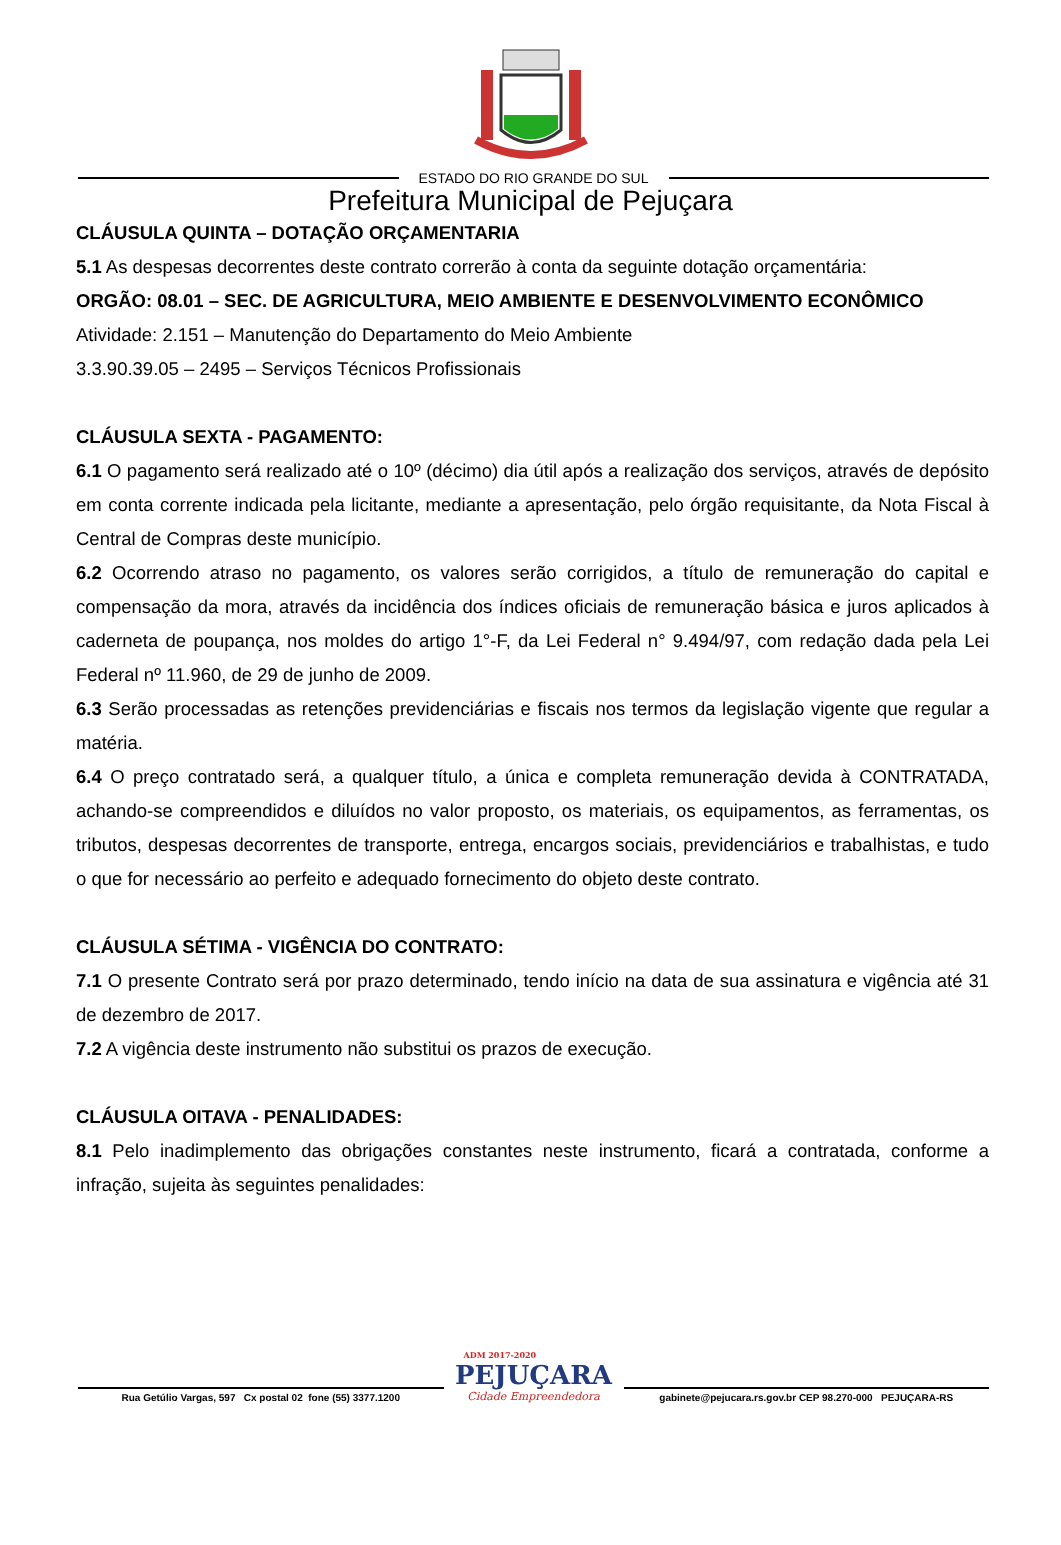ESTADO DO RIO GRANDE DO SUL
Prefeitura Municipal de Pejuçara
CLÁUSULA QUINTA – DOTAÇÃO ORÇAMENTARIA
5.1 As despesas decorrentes deste contrato correrão à conta da seguinte dotação orçamentária:
ORGÃO: 08.01 – SEC. DE AGRICULTURA, MEIO AMBIENTE E DESENVOLVIMENTO ECONÔMICO
Atividade: 2.151 – Manutenção do Departamento do Meio Ambiente
3.3.90.39.05 – 2495 – Serviços Técnicos Profissionais
CLÁUSULA SEXTA - PAGAMENTO:
6.1 O pagamento será realizado até o 10º (décimo) dia útil após a realização dos serviços, através de depósito em conta corrente indicada pela licitante, mediante a apresentação, pelo órgão requisitante, da Nota Fiscal à Central de Compras deste município.
6.2 Ocorrendo atraso no pagamento, os valores serão corrigidos, a título de remuneração do capital e compensação da mora, através da incidência dos índices oficiais de remuneração básica e juros aplicados à caderneta de poupança, nos moldes do artigo 1°-F, da Lei Federal n° 9.494/97, com redação dada pela Lei Federal nº 11.960, de 29 de junho de 2009.
6.3 Serão processadas as retenções previdenciárias e fiscais nos termos da legislação vigente que regular a matéria.
6.4 O preço contratado será, a qualquer título, a única e completa remuneração devida à CONTRATADA, achando-se compreendidos e diluídos no valor proposto, os materiais, os equipamentos, as ferramentas, os tributos, despesas decorrentes de transporte, entrega, encargos sociais, previdenciários e trabalhistas, e tudo o que for necessário ao perfeito e adequado fornecimento do objeto deste contrato.
CLÁUSULA SÉTIMA - VIGÊNCIA DO CONTRATO:
7.1 O presente Contrato será por prazo determinado, tendo início na data de sua assinatura e vigência até 31 de dezembro de 2017.
7.2 A vigência deste instrumento não substitui os prazos de execução.
CLÁUSULA OITAVA - PENALIDADES:
8.1 Pelo inadimplemento das obrigações constantes neste instrumento, ficará a contratada, conforme a infração, sujeita às seguintes penalidades:
Rua Getúlio Vargas, 597 Cx postal 02 fone (55) 3377.1200
ADM 2017-2020
PEJUÇARA
Cidade Empreendedora
gabinete@pejucara.rs.gov.br CEP 98.270-000 PEJUÇARA-RS